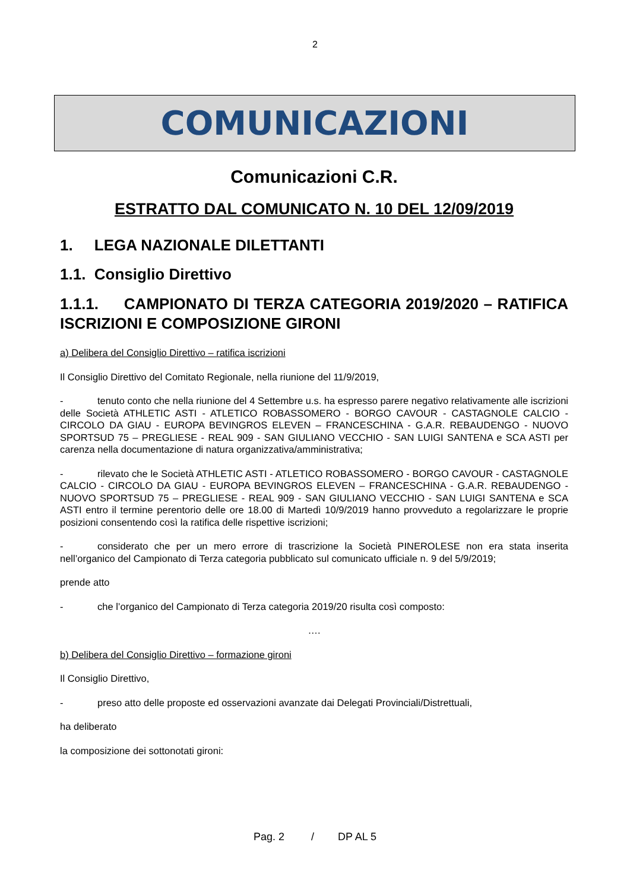2
COMUNICAZIONI
Comunicazioni C.R.
ESTRATTO DAL COMUNICATO N. 10 DEL 12/09/2019
1. LEGA NAZIONALE DILETTANTI
1.1. Consiglio Direttivo
1.1.1. CAMPIONATO DI TERZA CATEGORIA 2019/2020 – RATIFICA ISCRIZIONI E COMPOSIZIONE GIRONI
a) Delibera del Consiglio Direttivo – ratifica iscrizioni
Il Consiglio Direttivo del Comitato Regionale, nella riunione del 11/9/2019,
- tenuto conto che nella riunione del 4 Settembre u.s. ha espresso parere negativo relativamente alle iscrizioni delle Società ATHLETIC ASTI - ATLETICO ROBASSOMERO - BORGO CAVOUR - CASTAGNOLE CALCIO - CIRCOLO DA GIAU - EUROPA BEVINGROS ELEVEN – FRANCESCHINA - G.A.R. REBAUDENGO - NUOVO SPORTSUD 75 – PREGLIESE - REAL 909 - SAN GIULIANO VECCHIO - SAN LUIGI SANTENA e SCA ASTI per carenza nella documentazione di natura organizzativa/amministrativa;
- rilevato che le Società ATHLETIC ASTI - ATLETICO ROBASSOMERO - BORGO CAVOUR - CASTAGNOLE CALCIO - CIRCOLO DA GIAU - EUROPA BEVINGROS ELEVEN – FRANCESCHINA - G.A.R. REBAUDENGO - NUOVO SPORTSUD 75 – PREGLIESE - REAL 909 - SAN GIULIANO VECCHIO - SAN LUIGI SANTENA e SCA ASTI entro il termine perentorio delle ore 18.00 di Martedì 10/9/2019 hanno provveduto a regolarizzare le proprie posizioni consentendo così la ratifica delle rispettive iscrizioni;
- considerato che per un mero errore di trascrizione la Società PINEROLESE non era stata inserita nell’organico del Campionato di Terza categoria pubblicato sul comunicato ufficiale n. 9 del 5/9/2019;
prende atto
- che l’organico del Campionato di Terza categoria 2019/20 risulta così composto:
….
b) Delibera del Consiglio Direttivo – formazione gironi
Il Consiglio Direttivo,
- preso atto delle proposte ed osservazioni avanzate dai Delegati Provinciali/Distrettuali,
ha deliberato
la composizione dei sottonotati gironi:
Pag. 2 / DP AL 5